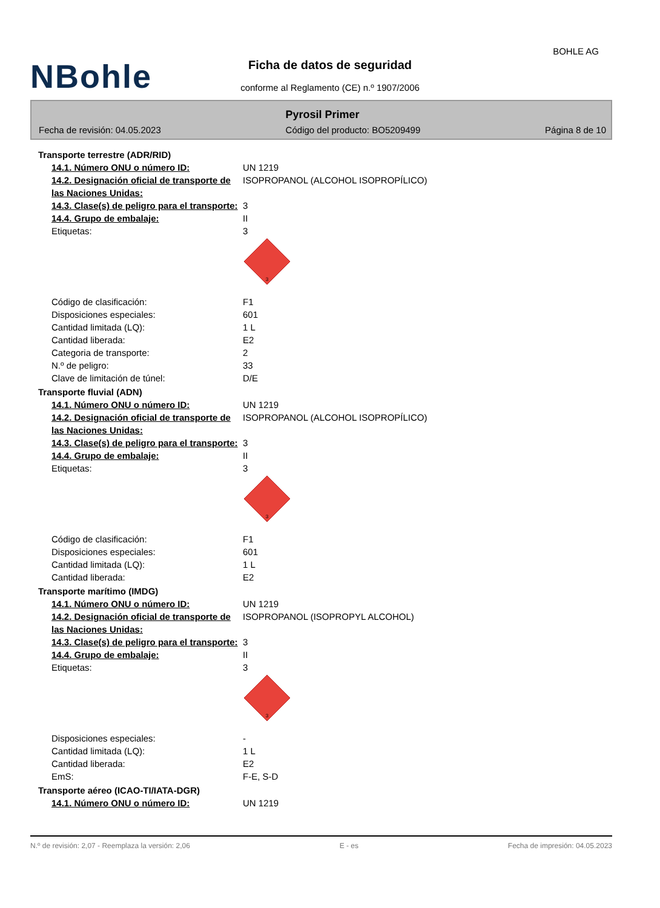NBohle
BOHLE AG
Ficha de datos de seguridad
conforme al Reglamento (CE) n.º 1907/2006
Pyrosil Primer
Fecha de revisión: 04.05.2023 Código del producto: BO5209499 Página 8 de 10
Transporte terrestre (ADR/RID)
14.1. Número ONU o número ID: UN 1219
14.2. Designación oficial de transporte de las Naciones Unidas:
ISOPROPANOL (ALCOHOL ISOPROPÍLICO)
14.3. Clase(s) de peligro para el transporte:
3
14.4. Grupo de embalaje: II
Etiquetas: 3
3
Código de clasificación: F1
Disposiciones especiales: 601
Cantidad limitada (LQ): 1 L
Cantidad liberada: E2
Categoria de transporte: 2
N.º de peligro: 33
Clave de limitación de túnel: D/E
Transporte fluvial (ADN)
14.1. Número ONU o número ID: UN 1219
14.2. Designación oficial de transporte de las Naciones Unidas:
ISOPROPANOL (ALCOHOL ISOPROPÍLICO)
14.3. Clase(s) de peligro para el transporte:
3
14.4. Grupo de embalaje: II
Etiquetas: 3
3
Código de clasificación: F1
Disposiciones especiales: 601
Cantidad limitada (LQ): 1 L
Cantidad liberada: E2
Transporte marítimo (IMDG)
14.1. Número ONU o número ID: UN 1219
14.2. Designación oficial de transporte de las Naciones Unidas:
ISOPROPANOL (ISOPROPYL ALCOHOL)
14.3. Clase(s) de peligro para el transporte:
3
14.4. Grupo de embalaje: II
Etiquetas: 3
3
Disposiciones especiales: -
Cantidad limitada (LQ): 1 L
Cantidad liberada: E2
EmS: F-E, S-D
Transporte aéreo (ICAO-TI/IATA-DGR)
14.1. Número ONU o número ID: UN 1219
N.º de revisión: 2,07 - Reemplaza la versión: 2,06 E - es Fecha de impresión: 04.05.2023